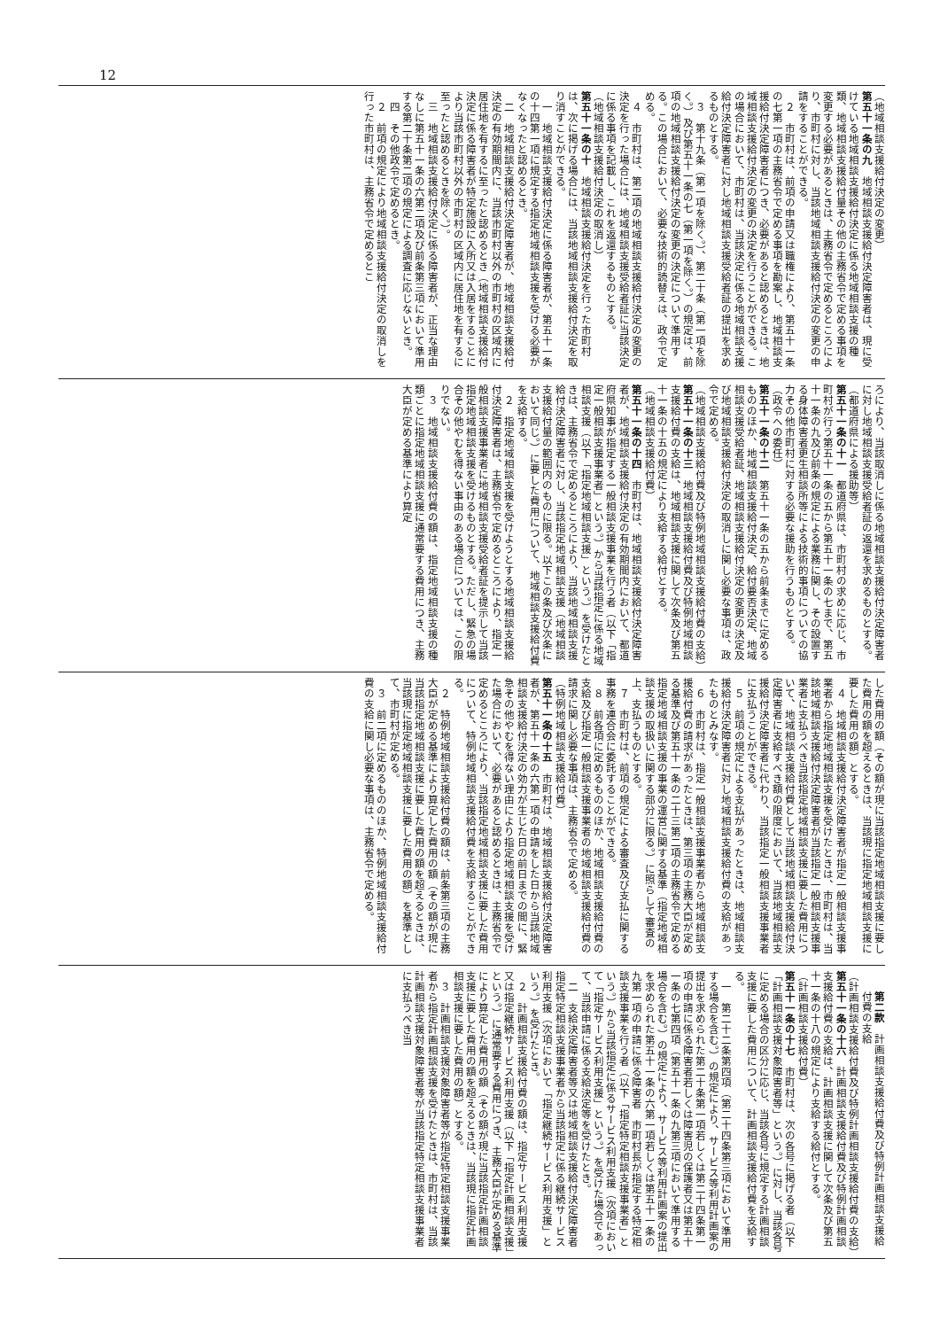12
（地域相談支援給付決定の変更）
第五十一条の九　地域相談支援給付決定障害者は、現に受けている地域相談支援給付決定に係る地域相談支援の種類、地域相談支援給付量その他の主務省令で定める事項を変更する必要があるときは、主務省令で定めるところにより、市町村に対し、当該地域相談支援給付決定の変更の申請をすることができる。
２　市町村は、前項の申請又は職権により、第五十一条の七第一項の主務省令で定める事項を勘案し、地域相談支援給付決定障害者につき、必要があると認めるときは、地域相談支援給付決定の変更の決定を行うことができる。この場合において、市町村は、当該決定に係る地域相談支援給付決定障害者に対し地域相談支援受給者証の提出を求めるものとする。
３　第十九条（第一項を除く。）、第二十条（第一項を除く。）及び第五十一条の七（第一項を除く。）の規定は、前項の地域相談支援給付決定の変更の決定について準用する。この場合において、必要な技術的読替えは、政令で定める。
４　市町村は、第二項の地域相談支援給付決定の変更の決定を行った場合には、地域相談支援受給者証に当該決定に係る事項を記載し、これを返還するものとする。
（地域相談支援給付決定の取消し）
第五十一条の十　地域相談支援給付決定を行った市町村は、次に掲げる場合には、当該地域相談支援給付決定を取り消すことができる。
一　地域相談支援給付決定に係る障害者が、第五十一条の十四第一項に規定する指定地域相談支援を受ける必要がなくなったと認めるとき。
二　地域相談支援給付決定障害者が、地域相談支援給付決定の有効期間内に、当該市町村以外の市町村の区域内に居住地を有するに至ったと認めるとき（地域相談支援給付決定に係る障害者が特定施設に入所又は入居をすることにより当該市町村以外の市町村の区域内に居住地を有するに至ったと認めるときを除く。）。
三　地域相談支援給付決定に係る障害者が、正当な理由なしに第五十一条の六第二項及び前条第三項において準用する第二十条第二項の規定による調査に応じないとき。
四　その他政令で定めるとき。
２　前項の規定により地域相談支援給付決定の取消しを行った市町村は、主務省令で定めるとこ
ろにより、当該取消しに係る地域相談支援給付決定障害者に対し地域相談支援受給者証の返還を求めるものとする。
（都道府県による援助等）
第五十一条の十一　都道府県は、市町村の求めに応じ、市町村が行う第五十一条の五から第五十一条の七まで、第五十一条の九及び前条の規定による業務に関し、その設置する身体障害者更生相談所等による技術的事項についての協力その他市町村に対する必要な援助を行うものとする。
（政令への委任）
第五十一条の十二　第五十一条の五から前条までに定めるもののほか、地域相談支援給付決定、給付要否決定、地域相談支援受給者証、地域相談支援給付決定の変更の決定及び地域相談支援給付決定の取消しに関し必要な事項は、政令で定める。
（地域相談支援給付費及び特例地域相談支援給付費の支給）
第五十一条の十三　地域相談支援給付費及び特例地域相談支援給付費の支給は、地域相談支援に関して次条及び第五十一条の十五の規定により支給する給付とする。
（地域相談支援給付費）
第五十一条の十四　市町村は、地域相談支援給付決定障害者が、地域相談支援給付決定の有効期間内において、都道府県知事が指定する一般相談支援事業を行う者（以下「指定一般相談支援事業者」という。）から当該指定に係る地域相談支援（以下「指定地域相談支援」という。）を受けたときは、主務省令で定めるところにより、当該地域相談支援給付決定障害者に対し、当該指定地域相談支援（地域相談支援給付量の範囲内のものに限る。以下この条及び次条において同じ。）に要した費用について、地域相談支援給付費を支給する。
２　指定地域相談支援を受けようとする地域相談支援給付決定障害者は、主務省令で定めるところにより、指定一般相談支援事業者に地域相談支援受給者証を提示して当該指定地域相談支援を受けるものとする。ただし、緊急の場合その他やむを得ない事由のある場合については、この限りでない。
３　地域相談支援給付費の額は、指定地域相談支援の種類ごとに指定地域相談支援に通常要する費用につき、主務大臣が定める基準により算定
した費用の額（その額が現に当該指定地域相談支援に要した費用の額を超えるときは、当該現に指定地域相談支援に要した費用の額）とする。
４　地域相談支援給付決定障害者が指定一般相談支援事業者から指定地域相談支援を受けたときは、市町村は、当該地域相談支援給付決定障害者が当該指定一般相談支援事業者に支払うべき当該指定地域相談支援に要した費用について、地域相談支援給付費として当該地域相談支援給付決定障害者に支給すべき額の限度において、当該地域相談支援給付決定障害者に代わり、当該指定一般相談支援事業者に支払うことができる。
５　前項の規定による支払があったときは、地域相談支援給付決定障害者に対し地域相談支援給付費の支給があったものとみなす。
６　市町村は、指定一般相談支援事業者から地域相談支援給付費の請求があったときは、第三項の主務大臣が定める基準及び第五十一条の二十三第二項の主務省令で定める指定地域相談支援の事業の運営に関する基準（指定地域相談支援の取扱いに関する部分に限る。）に照らして審査の上、支払うものとする。
７　市町村は、前項の規定による審査及び支払に関する事務を連合会に委託することができる。
８　前各項に定めるもののほか、地域相談支援給付費の支給及び指定一般相談支援事業者の地域相談支援給付費の請求に関し必要な事項は、主務省令で定める。
（特例地域相談支援給付費）
第五十一条の十五　市町村は、地域相談支援給付決定障害者が、第五十一条の六第一項の申請をした日から当該地域相談支援給付決定の効力が生じた日の前日までの間に、緊急その他やむを得ない理由により指定地域相談支援を受けた場合において、必要があると認めるときは、主務省令で定めるところにより、当該指定地域相談支援に要した費用について、特例地域相談支援給付費を支給することができる。
２　特例地域相談支援給付費の額は、前条第三項の主務大臣が定める基準により算定した費用の額（その額が現に当該指定地域相談支援に要した費用の額を超えるときは、当該現に指定地域相談支援に要した費用の額）を基準として、市町村が定める。
３　前二項に定めるもののほか、特例地域相談支援給付費の支給に関し必要な事項は、主務省令で定める。
第二款　計画相談支援給付費及び特例計画相談支援給付費の支給
（計画相談支援給付費及び特例計画相談支援給付費の支給）
第五十一条の十六　計画相談支援給付費及び特例計画相談支援給付費の支給は、計画相談支援に関して次条及び第五十一条の十八の規定により支給する給付とする。
（計画相談支援給付費）
第五十一条の十七　市町村は、次の各号に掲げる者（以下「計画相談支援対象障害者等」という。）に対し、当該各号に定める場合の区分に応じ、当該各号に規定する計画相談支援に要した費用について、計画相談支援給付費を支給する。
一　第二十二条第四項（第二十四条第三項において準用する場合を含む。）の規定により、サービス等利用計画案の提出を求められた第二十条第一項若しくは第二十四条第一項の申請に係る障害者若しくは障害児の保護者又は第五十一条の七第四項（第五十一条の九第三項において準用する場合を含む。）の規定により、サービス等利用計画案の提出を求められた第五十一条の六第一項若しくは第五十一条の九第一項の申請に係る障害者　市町村長が指定する特定相談支援事業を行う者（以下「指定特定相談支援事業者」という。）から当該指定に係るサービス利用支援（次項において「指定サービス利用支援」という。）を受けた場合であって、当該申請に係る支給決定等を受けたとき。
二　支給決定障害者等又は地域相談支援給付決定障害者　指定特定相談支援事業者から当該指定に係る継続サービス利用支援（次項において「指定継続サービス利用支援」という。）を受けたとき。
２　計画相談支援給付費の額は、指定サービス利用支援又は指定継続サービス利用支援（以下「指定計画相談支援」という。）に通常要する費用につき、主務大臣が定める基準により算定した費用の額（その額が現に当該指定計画相談支援に要した費用の額を超えるときは、当該現に指定計画相談支援に要した費用の額）とする。
３　計画相談支援対象障害者等が指定特定相談支援事業者から指定計画相談支援を受けたときは、市町村は、当該計画相談支援対象障害者等が当該指定特定相談支援事業者に支払うべき当